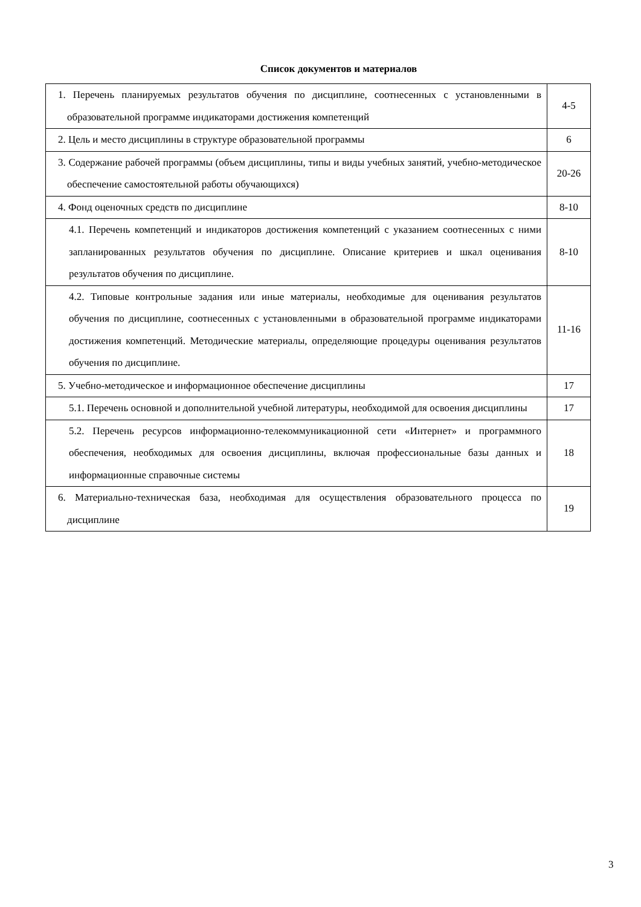Список документов и материалов
| 1. Перечень планируемых результатов обучения по дисциплине, соотнесенных с установленными в образовательной программе индикаторами достижения компетенций | 4-5 |
| 2. Цель и место дисциплины в структуре образовательной программы | 6 |
| 3. Содержание рабочей программы (объем дисциплины, типы и виды учебных занятий, учебно-методическое обеспечение самостоятельной работы обучающихся) | 20-26 |
| 4. Фонд оценочных средств по дисциплине | 8-10 |
| 4.1. Перечень компетенций и индикаторов достижения компетенций с указанием соотнесенных с ними запланированных результатов обучения по дисциплине. Описание критериев и шкал оценивания результатов обучения по дисциплине. | 8-10 |
| 4.2. Типовые контрольные задания или иные материалы, необходимые для оценивания результатов обучения по дисциплине, соотнесенных с установленными в образовательной программе индикаторами достижения компетенций. Методические материалы, определяющие процедуры оценивания результатов обучения по дисциплине. | 11-16 |
| 5. Учебно-методическое и информационное обеспечение дисциплины | 17 |
| 5.1. Перечень основной и дополнительной учебной литературы, необходимой для освоения дисциплины | 17 |
| 5.2. Перечень ресурсов информационно-телекоммуникационной сети «Интернет» и программного обеспечения, необходимых для освоения дисциплины, включая профессиональные базы данных и информационные справочные системы | 18 |
| 6. Материально-техническая база, необходимая для осуществления образовательного процесса по дисциплине | 19 |
3